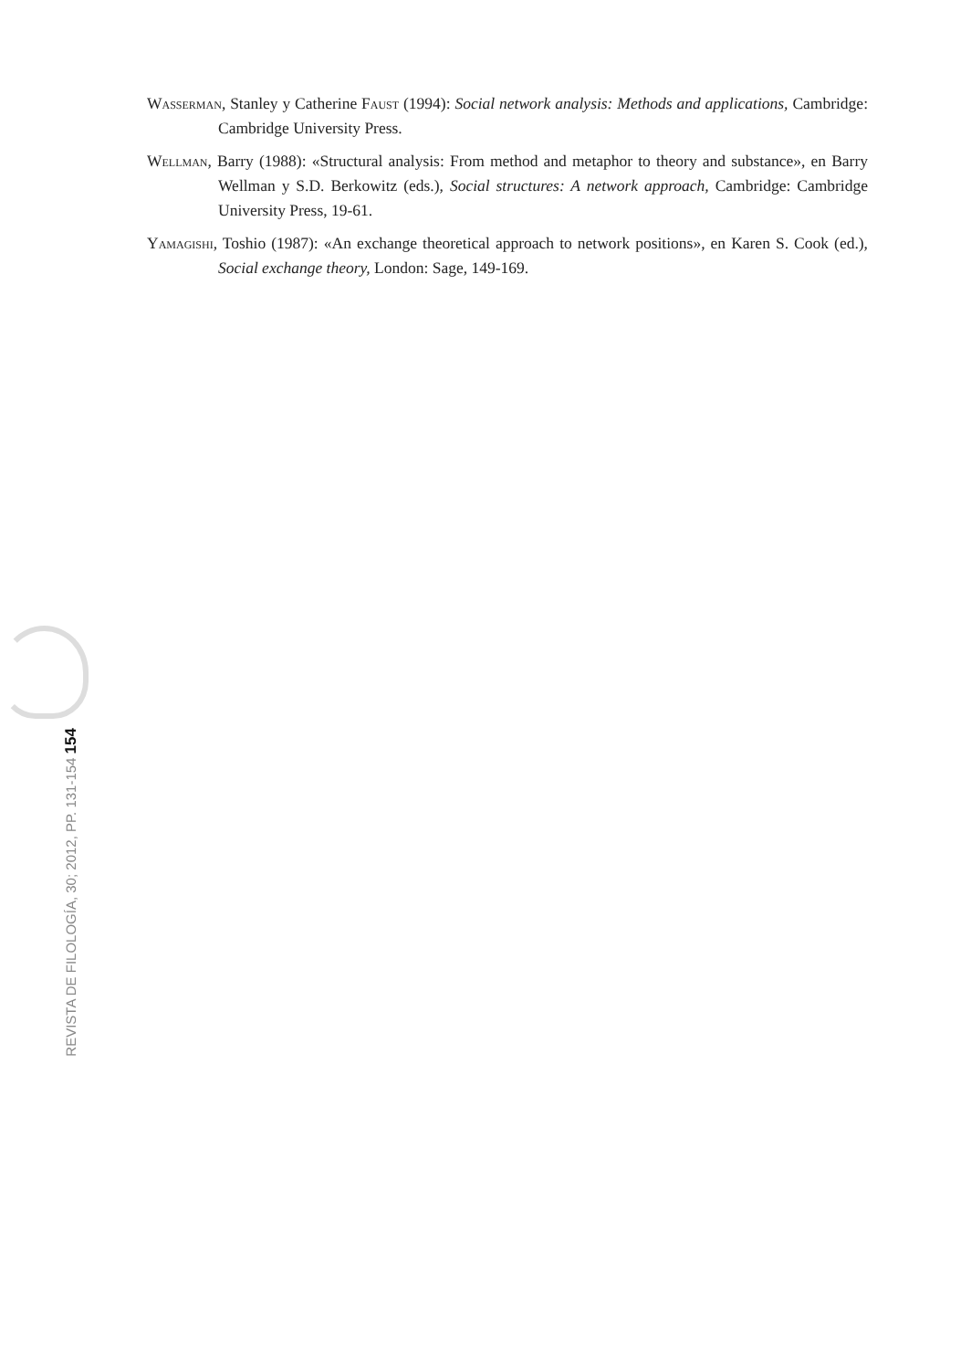Wasserman, Stanley y Catherine Faust (1994): Social network analysis: Methods and applications, Cambridge: Cambridge University Press.
Wellman, Barry (1988): «Structural analysis: From method and metaphor to theory and substance», en Barry Wellman y S.D. Berkowitz (eds.), Social structures: A network approach, Cambridge: Cambridge University Press, 19-61.
Yamagishi, Toshio (1987): «An exchange theoretical approach to network positions», en Karen S. Cook (ed.), Social exchange theory, London: Sage, 149-169.
REVISTA DE FILOLOGÍA, 30; 2012, PP. 131-154 154